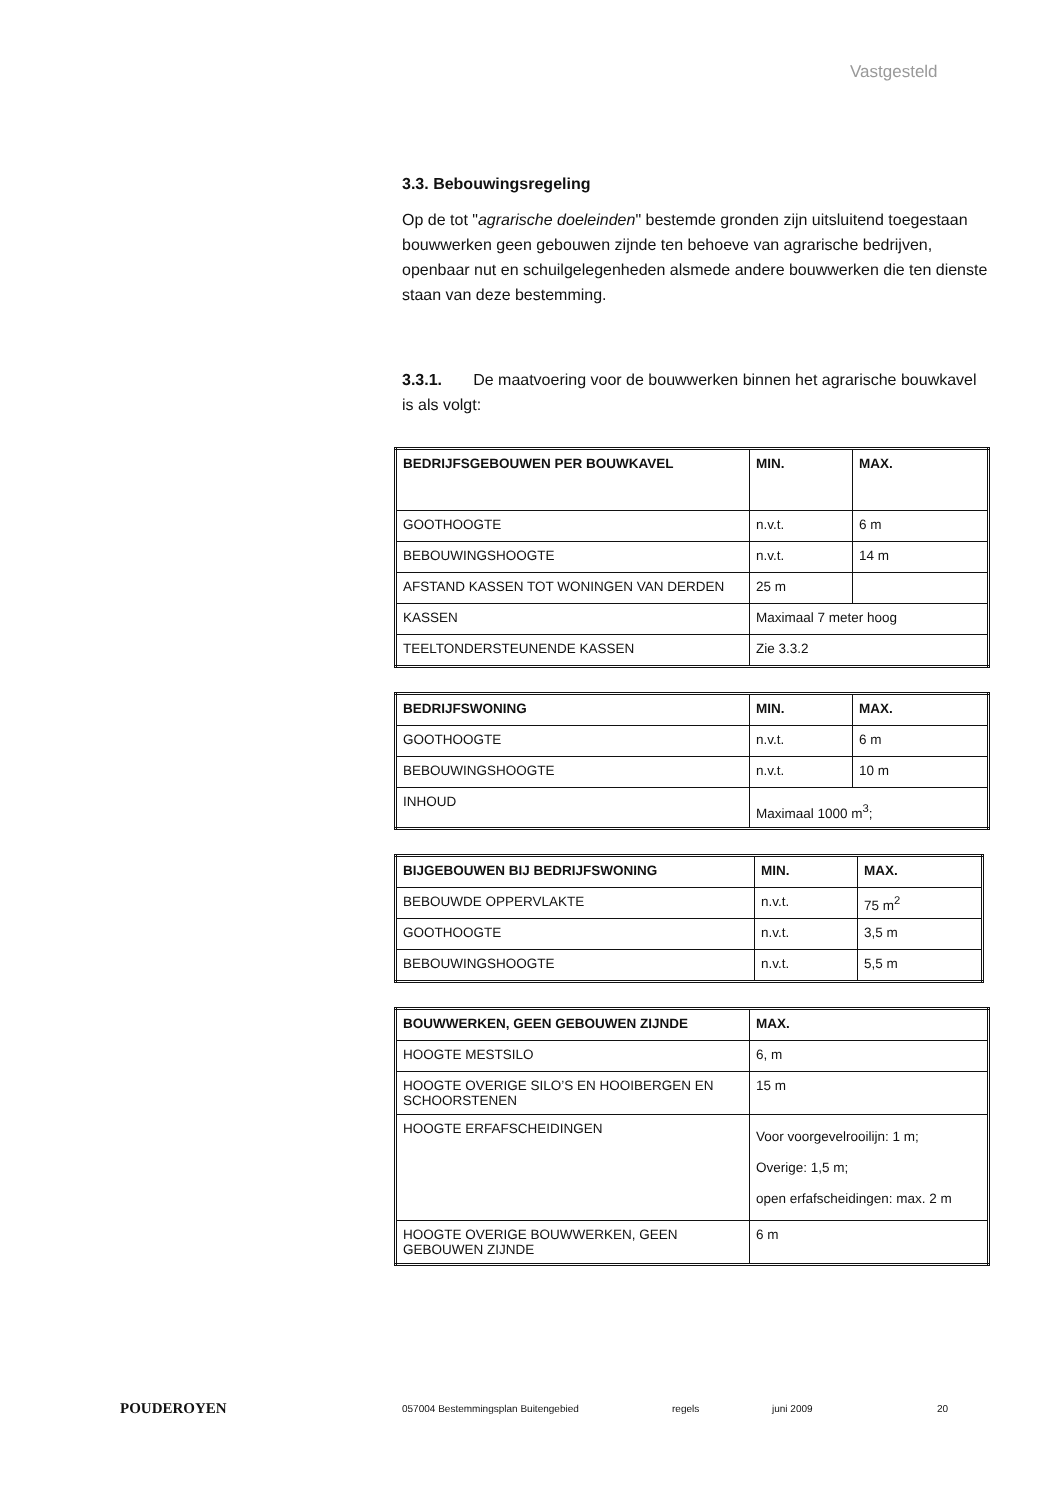Vastgesteld
3.3. Bebouwingsregeling
Op de tot "agrarische doeleinden" bestemde gronden zijn uitsluitend toegestaan bouwwerken geen gebouwen zijnde ten behoeve van agrarische bedrijven, openbaar nut en schuilgelegenheden alsmede andere bouwwerken die ten dienste staan van deze bestemming.
3.3.1. De maatvoering voor de bouwwerken binnen het agrarische bouwkavel is als volgt:
| BEDRIJFSGEBOUWEN PER BOUWKAVEL | MIN. | MAX. |
| --- | --- | --- |
| GOOTHOOGTE | n.v.t. | 6 m |
| BEBOUWINGSHOOGTE | n.v.t. | 14 m |
| AFSTAND KASSEN TOT WONINGEN VAN DERDEN | 25 m | |
| KASSEN | Maximaal 7 meter hoog | |
| TEELTONDERSTEUNENDE KASSEN | Zie 3.3.2 | |
| BEDRIJFSWONING | MIN. | MAX. |
| --- | --- | --- |
| GOOTHOOGTE | n.v.t. | 6 m |
| BEBOUWINGSHOOGTE | n.v.t. | 10 m |
| INHOUD | Maximaal 1000 m<sup>3</sup>; | |
| BIJGEBOUWEN BIJ BEDRIJFSWONING | MIN. | MAX. |
| --- | --- | --- |
| BEBOUWDE OPPERVLAKTE | n.v.t. | 75 m<sup>2</sup> |
| GOOTHOOGTE | n.v.t. | 3,5 m |
| BEBOUWINGSHOOGTE | n.v.t. | 5,5 m |
| BOUWWERKEN, GEEN GEBOUWEN ZIJNDE | MAX. |
| --- | --- |
| HOOGTE MESTSILO | 6, m |
| HOOGTE OVERIGE SILO’S EN HOOIBERGEN EN SCHOORSTENEN | 15 m |
| HOOGTE ERFAFSCHEIDINGEN | Voor voorgevelrooilijn: 1 m; Overige: 1,5 m; open erfafscheidingen: max. 2 m |
| HOOGTE OVERIGE BOUWWERKEN, GEEN GEBOUWEN ZIJNDE | 6 m |
POUDEROYEN 057004 Bestemmingsplan Buitengebied regels juni 2009 20